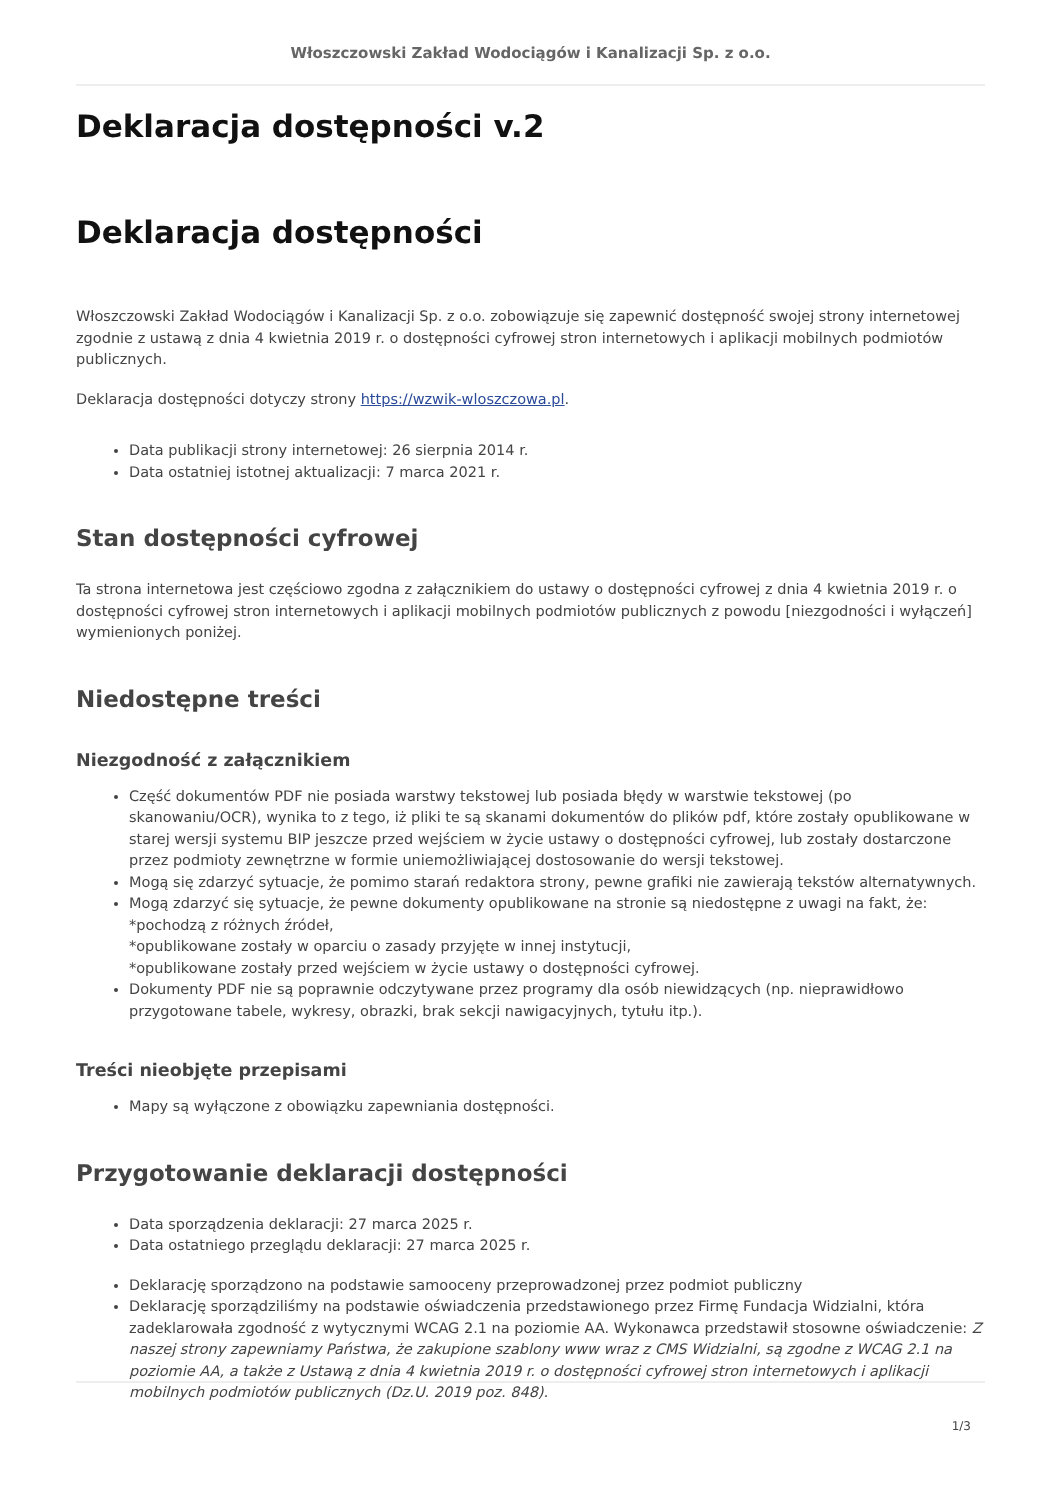Włoszczowski Zakład Wodociągów i Kanalizacji Sp. z o.o.
Deklaracja dostępności v.2
Deklaracja dostępności
Włoszczowski Zakład Wodociągów i Kanalizacji Sp. z o.o. zobowiązuje się zapewnić dostępność swojej strony internetowej zgodnie z ustawą z dnia 4 kwietnia 2019 r. o dostępności cyfrowej stron internetowych i aplikacji mobilnych podmiotów publicznych.
Deklaracja dostępności dotyczy strony https://wzwik-wloszczowa.pl.
Data publikacji strony internetowej: 26 sierpnia 2014 r.
Data ostatniej istotnej aktualizacji: 7 marca 2021 r.
Stan dostępności cyfrowej
Ta strona internetowa jest częściowo zgodna z załącznikiem do ustawy o dostępności cyfrowej z dnia 4 kwietnia 2019 r. o dostępności cyfrowej stron internetowych i aplikacji mobilnych podmiotów publicznych z powodu [niezgodności i wyłączeń] wymienionych poniżej.
Niedostępne treści
Niezgodność z załącznikiem
Część dokumentów PDF nie posiada warstwy tekstowej lub posiada błędy w warstwie tekstowej (po skanowaniu/OCR), wynika to z tego, iż pliki te są skanami dokumentów do plików pdf, które zostały opublikowane w starej wersji systemu BIP jeszcze przed wejściem w życie ustawy o dostępności cyfrowej, lub zostały dostarczone przez podmioty zewnętrzne w formie uniemożliwiającej dostosowanie do wersji tekstowej.
Mogą się zdarzyć sytuacje, że pomimo starań redaktora strony, pewne grafiki nie zawierają tekstów alternatywnych.
Mogą zdarzyć się sytuacje, że pewne dokumenty opublikowane na stronie są niedostępne z uwagi na fakt, że:
*pochodzą z różnych źródeł,
*opublikowane zostały w oparciu o zasady przyjęte w innej instytucji,
*opublikowane zostały przed wejściem w życie ustawy o dostępności cyfrowej.
Dokumenty PDF nie są poprawnie odczytywane przez programy dla osób niewidzących (np. nieprawidłowo przygotowane tabele, wykresy, obrazki, brak sekcji nawigacyjnych, tytułu itp.).
Treści nieobjęte przepisami
Mapy są wyłączone z obowiązku zapewniania dostępności.
Przygotowanie deklaracji dostępności
Data sporządzenia deklaracji: 27 marca 2025 r.
Data ostatniego przeglądu deklaracji: 27 marca 2025 r.
Deklarację sporządzono na podstawie samooceny przeprowadzonej przez podmiot publiczny
Deklarację sporządziliśmy na podstawie oświadczenia przedstawionego przez Firmę Fundacja Widzialni, która zadeklarowała zgodność z wytycznymi WCAG 2.1 na poziomie AA. Wykonawca przedstawił stosowne oświadczenie: Z naszej strony zapewniamy Państwa, że zakupione szablony www wraz z CMS Widzialni, są zgodne z WCAG 2.1 na poziomie AA, a także z Ustawą z dnia 4 kwietnia 2019 r. o dostępności cyfrowej stron internetowych i aplikacji mobilnych podmiotów publicznych (Dz.U. 2019 poz. 848).
1/3